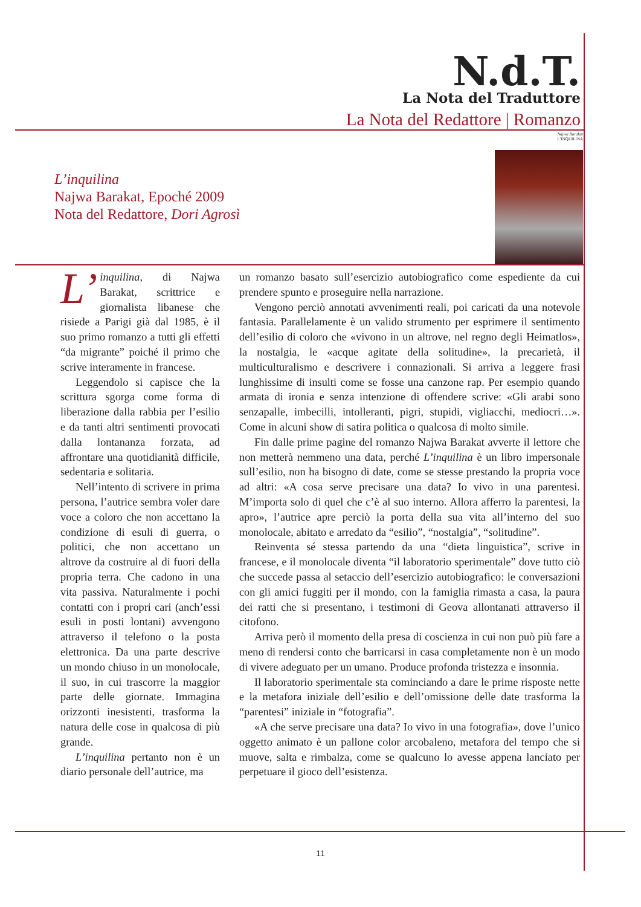N.d.T.
La Nota del Traduttore
La Nota del Redattore | Romanzo
L’inquilina
Najwa Barakat, Epoché 2009
Nota del Redattore, Dori Agrosì
Najwa Barakat
L’INQUILINA
L’ inquilina, di Najwa Barakat, scrittrice e giornalista libanese che risiede a Parigi già dal 1985, è il suo primo romanzo a tutti gli effetti “da migrante” poiché il primo che scrive interamente in francese.
Leggendolo si capisce che la scrittura sgorga come forma di liberazione dalla rabbia per l’esilio e da tanti altri sentimenti provocati dalla lontananza forzata, ad affrontare una quotidianità difficile, sedentaria e solitaria.
Nell’intento di scrivere in prima persona, l’autrice sembra voler dare voce a coloro che non accettano la condizione di esuli di guerra, o politici, che non accettano un altrove da costruire al di fuori della propria terra. Che cadono in una vita passiva. Naturalmente i pochi contatti con i propri cari (anch’essi esuli in posti lontani) avvengono attraverso il telefono o la posta elettronica. Da una parte descrive un mondo chiuso in un monolocale, il suo, in cui trascorre la maggior parte delle giornate. Immagina orizzonti inesistenti, trasforma la natura delle cose in qualcosa di più grande.
L’inquilina pertanto non è un diario personale dell’autrice, ma
un romanzo basato sull’esercizio autobiografico come espediente da cui prendere spunto e proseguire nella narrazione.
Vengono perciò annotati avvenimenti reali, poi caricati da una notevole fantasia. Parallelamente è un valido strumento per esprimere il sentimento dell’esilio di coloro che «vivono in un altrove, nel regno degli Heimatlos», la nostalgia, le «acque agitate della solitudine», la precarietà, il multiculturalismo e descrivere i connazionali. Si arriva a leggere frasi lunghissime di insulti come se fosse una canzone rap. Per esempio quando armata di ironia e senza intenzione di offendere scrive: «Gli arabi sono senzapalle, imbecilli, intolleranti, pigri, stupidi, vigliacchi, mediocri…». Come in alcuni show di satira politica o qualcosa di molto simile.
Fin dalle prime pagine del romanzo Najwa Barakat avverte il lettore che non metterà nemmeno una data, perché L’inquilina è un libro impersonale sull’esilio, non ha bisogno di date, come se stesse prestando la propria voce ad altri: «A cosa serve precisare una data? Io vivo in una parentesi. M’importa solo di quel che c’è al suo interno. Allora afferro la parentesi, la apro», l’autrice apre perciò la porta della sua vita all’interno del suo monolocale, abitato e arredato da “esilio”, “nostalgia”, “solitudine”.
Reinventa sé stessa partendo da una “dieta linguistica”, scrive in francese, e il monolocale diventa “il laboratorio sperimentale” dove tutto ciò che succede passa al setaccio dell’esercizio autobiografico: le conversazioni con gli amici fuggiti per il mondo, con la famiglia rimasta a casa, la paura dei ratti che si presentano, i testimoni di Geova allontanati attraverso il citofono.
Arriva però il momento della presa di coscienza in cui non può più fare a meno di rendersi conto che barricarsi in casa completamente non è un modo di vivere adeguato per un umano. Produce profonda tristezza e insonnia.
Il laboratorio sperimentale sta cominciando a dare le prime risposte nette e la metafora iniziale dell’esilio e dell’omissione delle date trasforma la “parentesi” iniziale in “fotografia”.
«A che serve precisare una data? Io vivo in una fotografia», dove l’unico oggetto animato è un pallone color arcobaleno, metafora del tempo che si muove, salta e rimbalza, come se qualcuno lo avesse appena lanciato per perpetuare il gioco dell’esistenza.
11